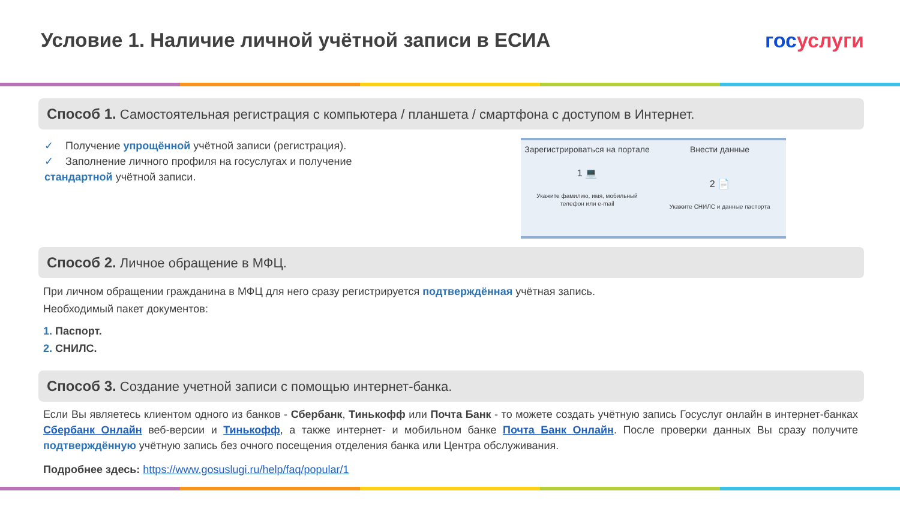Условие 1. Наличие личной учётной записи в ЕСИА
госуслуги
Способ 1. Самостоятельная регистрация с компьютера / планшета / смартфона с доступом в Интернет.
✓ Получение упрощённой учётной записи (регистрация).
✓ Заполнение личного профиля на госуслугах и получение стандартной учётной записи.
Зарегистрироваться на портале
1 💻
Укажите фамилию, имя, мобильный телефон или e-mail
Внести данные
2 📄
Укажите СНИЛС и данные паспорта
Способ 2. Личное обращение в МФЦ.
При личном обращении гражданина в МФЦ для него сразу регистрируется подтверждённая учётная запись.
Необходимый пакет документов:
1. Паспорт.
2. СНИЛС.
Способ 3. Создание учетной записи с помощью интернет-банка.
Если Вы являетесь клиентом одного из банков - Сбербанк, Тинькофф или Почта Банк - то можете создать учётную запись Госуслуг онлайн в интернет-банках Сбербанк Онлайн веб-версии и Тинькофф, а также интернет- и мобильном банке Почта Банк Онлайн. После проверки данных Вы сразу получите подтверждённую учётную запись без очного посещения отделения банка или Центра обслуживания.
Подробнее здесь: https://www.gosuslugi.ru/help/faq/popular/1